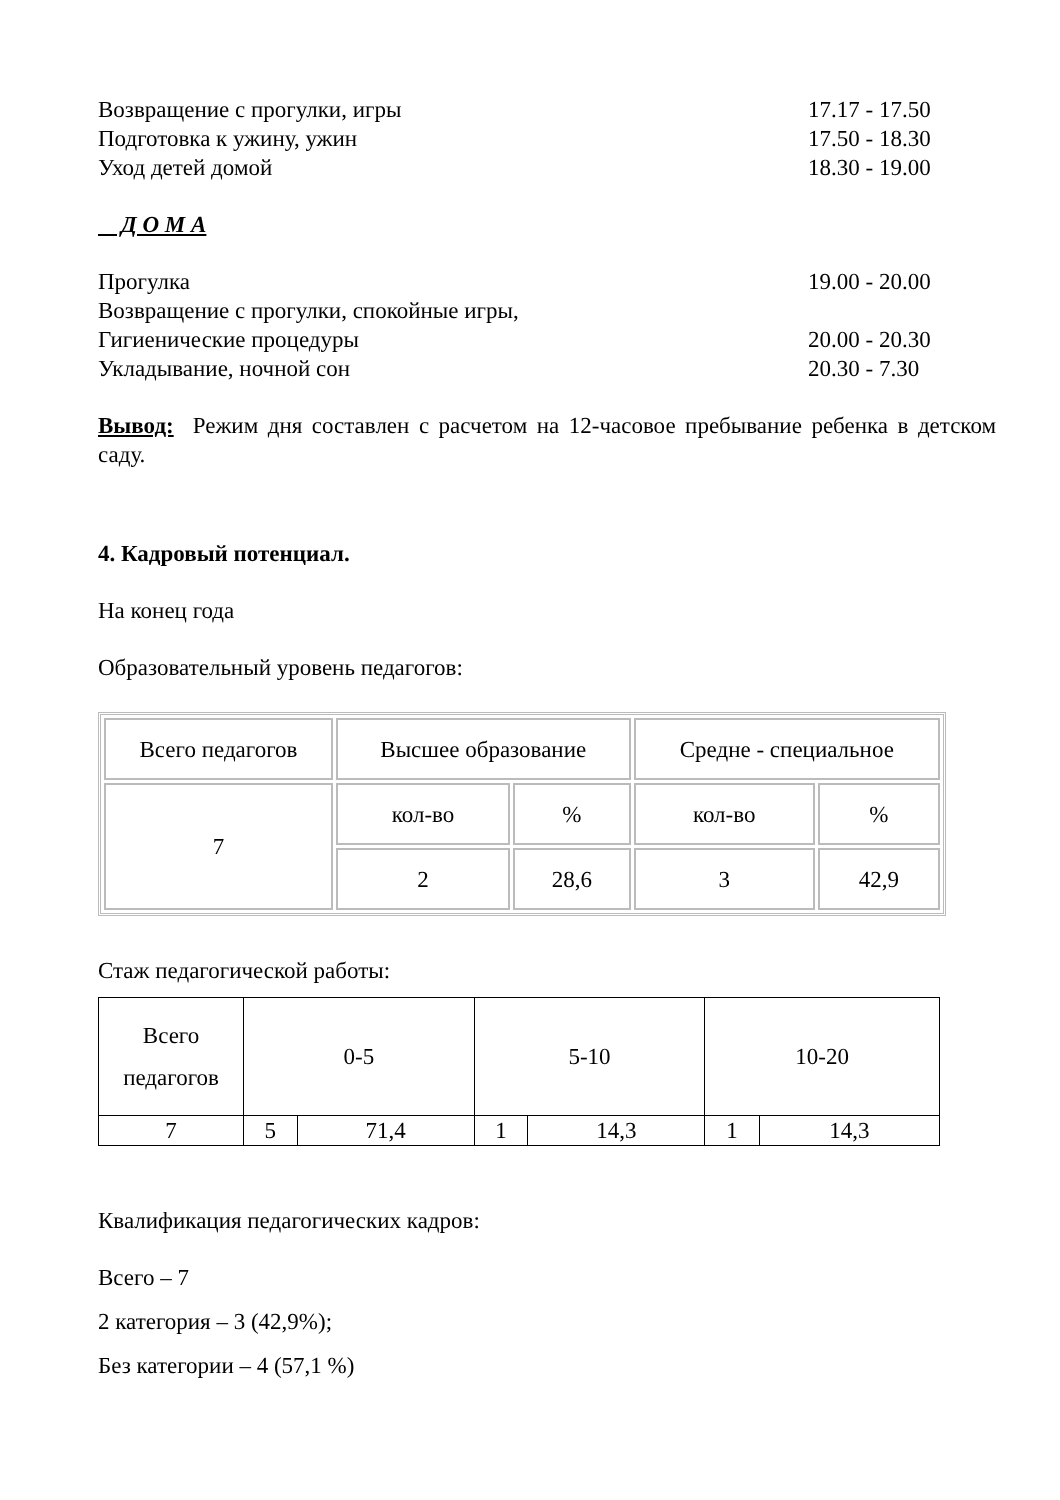Возвращение с прогулки, игры 17.17 - 17.50
Подготовка к ужину, ужин 17.50 - 18.30
Уход детей домой 18.30 - 19.00
Д О М А
Прогулка 19.00 - 20.00
Возвращение с прогулки, спокойные игры,
Гигиенические процедуры 20.00 - 20.30
Укладывание, ночной сон 20.30 - 7.30
Вывод: Режим дня составлен с расчетом на 12-часовое пребывание ребенка в детском саду.
4. Кадровый потенциал.
На конец года
Образовательный уровень педагогов:
| Всего педагогов | Высшее образование | | Средне - специальное | |
| 7 | кол-во | % | кол-во | % |
| | 2 | 28,6 | 3 | 42,9 |
Стаж педагогической работы:
| Всего педагогов | 0-5 | | 5-10 | | 10-20 | |
| 7 | 5 | 71,4 | 1 | 14,3 | 1 | 14,3 |
Квалификация педагогических кадров:
Всего – 7
2 категория – 3 (42,9%);
Без категории – 4 (57,1 %)